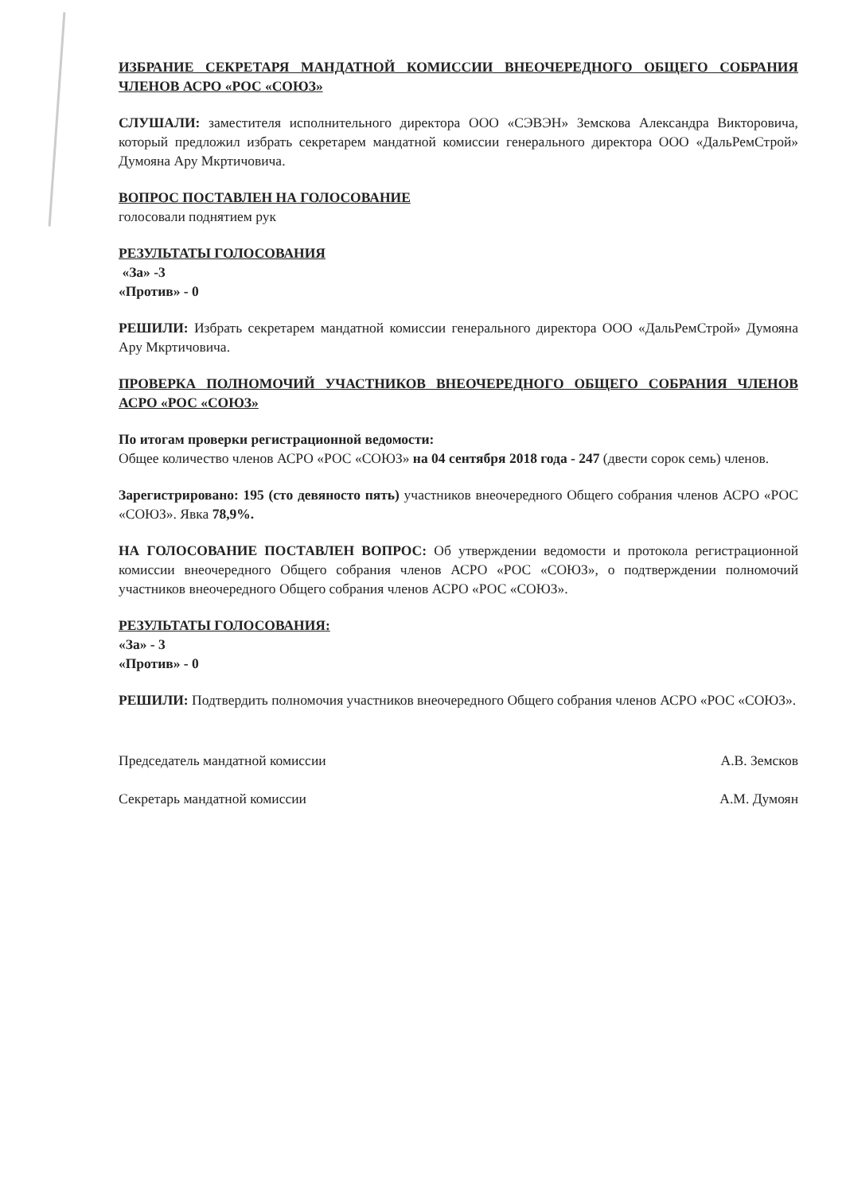ИЗБРАНИЕ СЕКРЕТАРЯ МАНДАТНОЙ КОМИССИИ ВНЕОЧЕРЕДНОГО ОБЩЕГО СОБРАНИЯ ЧЛЕНОВ АСРО «РОС «СОЮЗ»
СЛУШАЛИ: заместителя исполнительного директора ООО «СЭВЭН» Земскова Александра Викторовича, который предложил избрать секретарем мандатной комиссии генерального директора ООО «ДальРемСтрой» Думояна Ару Мкртичовича.
ВОПРОС ПОСТАВЛЕН НА ГОЛОСОВАНИЕ
голосовали поднятием рук
РЕЗУЛЬТАТЫ ГОЛОСОВАНИЯ
«За» -3
«Против» - 0
РЕШИЛИ: Избрать секретарем мандатной комиссии генерального директора ООО «ДальРемСтрой» Думояна Ару Мкртичовича.
ПРОВЕРКА ПОЛНОМОЧИЙ УЧАСТНИКОВ ВНЕОЧЕРЕДНОГО ОБЩЕГО СОБРАНИЯ ЧЛЕНОВ АСРО «РОС «СОЮЗ»
По итогам проверки регистрационной ведомости:
Общее количество членов АСРО «РОС «СОЮЗ» на 04 сентября 2018 года - 247 (двести сорок семь) членов.
Зарегистрировано: 195 (сто девяносто пять) участников внеочередного Общего собрания членов АСРО «РОС «СОЮЗ». Явка 78,9%.
НА ГОЛОСОВАНИЕ ПОСТАВЛЕН ВОПРОС: Об утверждении ведомости и протокола регистрационной комиссии внеочередного Общего собрания членов АСРО «РОС «СОЮЗ», о подтверждении полномочий участников внеочередного Общего собрания членов АСРО «РОС «СОЮЗ».
РЕЗУЛЬТАТЫ ГОЛОСОВАНИЯ:
«За» - 3
«Против» - 0
РЕШИЛИ: Подтвердить полномочия участников внеочередного Общего собрания членов АСРО «РОС «СОЮЗ».
Председатель мандатной комиссии А.В. Земсков
Секретарь мандатной комиссии А.М. Думоян